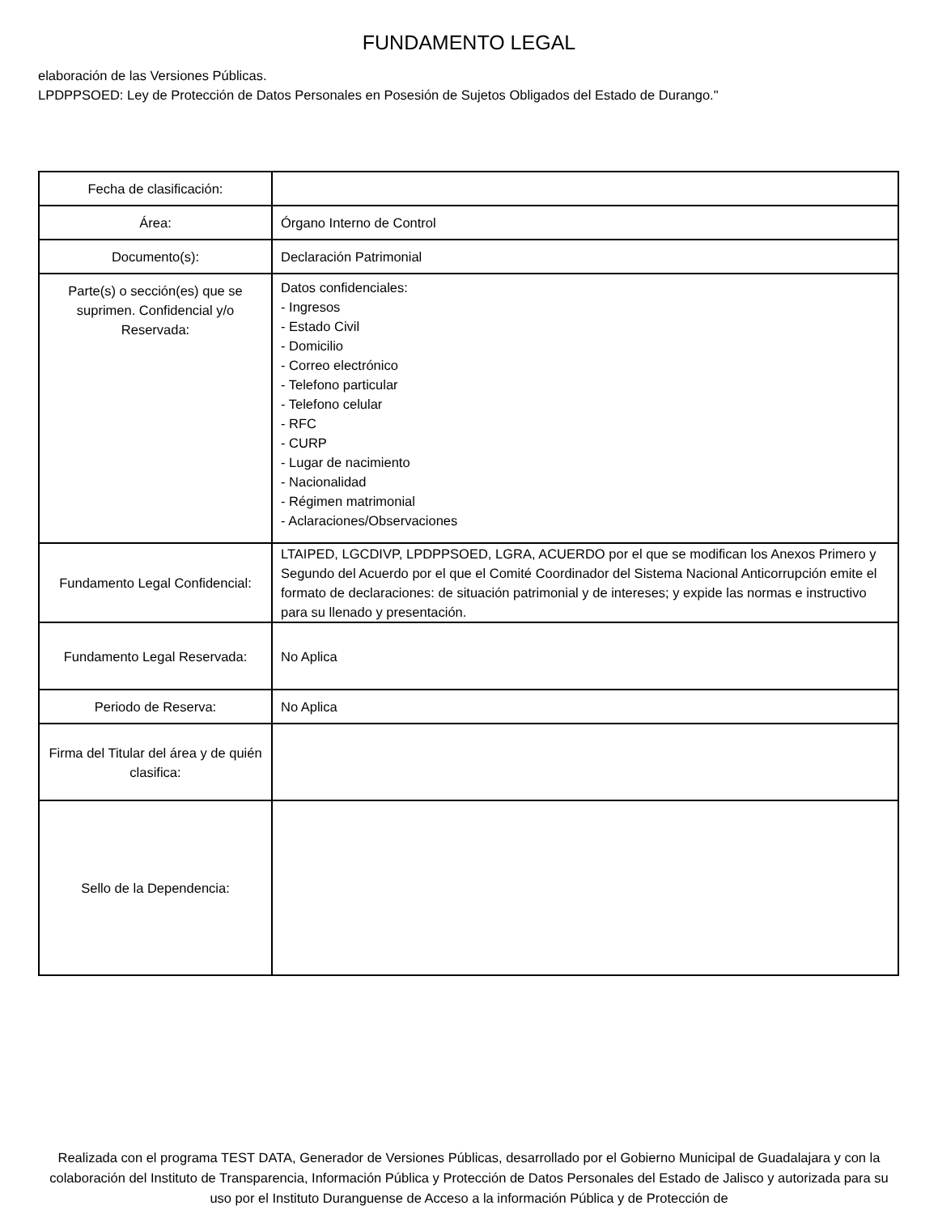FUNDAMENTO LEGAL
elaboración de las Versiones Públicas.
LPDPPSOED: Ley de Protección de Datos Personales en Posesión de Sujetos Obligados del Estado de Durango."
| Fecha de clasificación: | |
| Área: | Órgano Interno de Control |
| Documento(s): | Declaración Patrimonial |
| Parte(s) o sección(es) que se suprimen. Confidencial y/o Reservada: | Datos confidenciales: - Ingresos - Estado Civil - Domicilio - Correo electrónico - Telefono particular - Telefono celular - RFC - CURP - Lugar de nacimiento - Nacionalidad - Régimen matrimonial - Aclaraciones/Observaciones |
| Fundamento Legal Confidencial: | LTAIPED, LGCDIVP, LPDPPSOED, LGRA, ACUERDO por el que se modifican los Anexos Primero y Segundo del Acuerdo por el que el Comité Coordinador del Sistema Nacional Anticorrupción emite el formato de declaraciones: de situación patrimonial y de intereses; y expide las normas e instructivo para su llenado y presentación. |
| Fundamento Legal Reservada: | No Aplica |
| Periodo de Reserva: | No Aplica |
| Firma del Titular del área y de quién clasifica: | |
| Sello de la Dependencia: | |
Realizada con el programa TEST DATA, Generador de Versiones Públicas, desarrollado por el Gobierno Municipal de Guadalajara y con la colaboración del Instituto de Transparencia, Información Pública y Protección de Datos Personales del Estado de Jalisco y autorizada para su uso por el Instituto Duranguense de Acceso a la información Pública y de Protección de